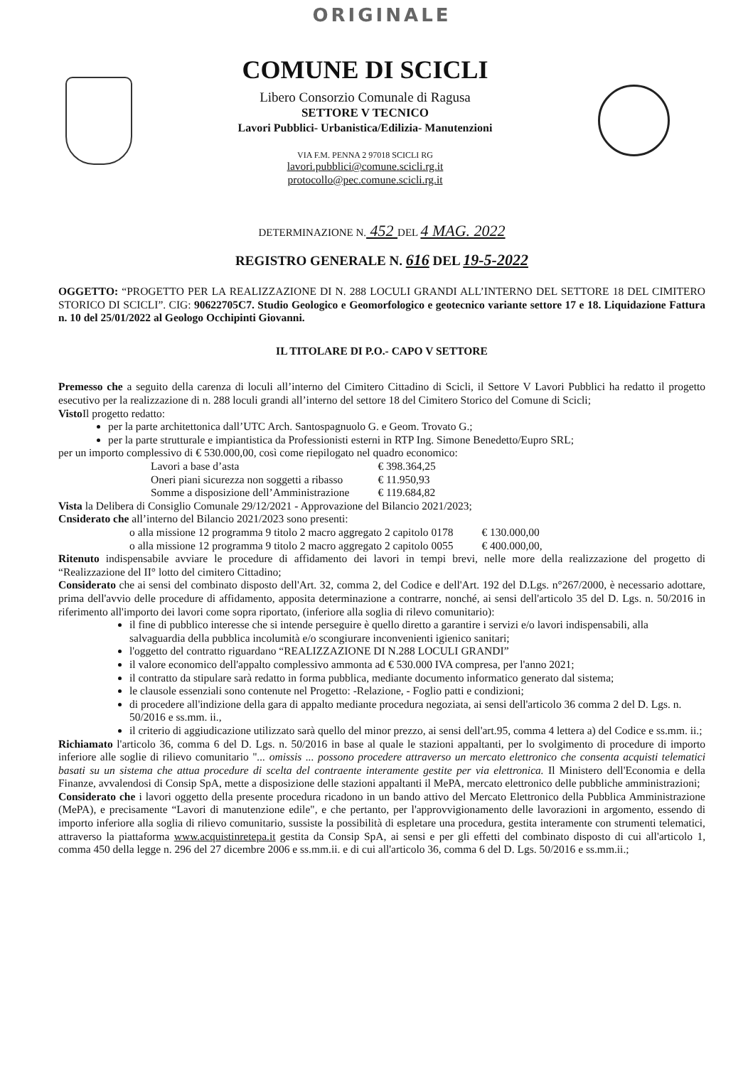ORIGINALE
COMUNE DI SCICLI
Libero Consorzio Comunale di Ragusa
SETTORE V TECNICO
Lavori Pubblici- Urbanistica/Edilizia- Manutenzioni
VIA F.M. PENNA 2 97018 SCICLI RG
lavori.pubblici@comune.scicli.rg.it
protocollo@pec.comune.scicli.rg.it
DETERMINAZIONE N. 452 DEL 4 MAG. 2022
REGISTRO GENERALE N. 616 DEL 19-5-2022
OGGETTO: “PROGETTO PER LA REALIZZAZIONE DI N. 288 LOCULI GRANDI ALL’INTERNO DEL SETTORE 18 DEL CIMITERO STORICO DI SCICLI”. CIG: 90622705C7. Studio Geologico e Geomorfologico e geotecnico variante settore 17 e 18. Liquidazione Fattura n. 10 del 25/01/2022 al Geologo Occhipinti Giovanni.
IL TITOLARE DI P.O.- CAPO V SETTORE
Premesso che a seguito della carenza di loculi all’interno del Cimitero Cittadino di Scicli, il Settore V Lavori Pubblici ha redatto il progetto esecutivo per la realizzazione di n. 288 loculi grandi all’interno del settore 18 del Cimitero Storico del Comune di Scicli;
Visto Il progetto redatto:
per la parte architettonica dall’UTC Arch. Santospagnuolo G. e Geom. Trovato G.;
per la parte strutturale e impiantistica da Professionisti esterni in RTP Ing. Simone Benedetto/Eupro SRL;
per un importo complessivo di € 530.000,00, così come riepilogato nel quadro economico:
| Lavori a base d’asta | € 398.364,25 |
| Oneri piani sicurezza non soggetti a ribasso | € 11.950,93 |
| Somme a disposizione dell’Amministrazione | € 119.684,82 |
Vista la Delibera di Consiglio Comunale 29/12/2021 - Approvazione del Bilancio 2021/2023;
Cnsiderato che all’interno del Bilancio 2021/2023 sono presenti:
| o alla missione 12 programma 9 titolo 2 macro aggregato 2 capitolo 0178 | € 130.000,00 |
| o alla missione 12 programma 9 titolo 2 macro aggregato 2 capitolo 0055 | € 400.000,00, |
Ritenuto indispensabile avviare le procedure di affidamento dei lavori in tempi brevi, nelle more della realizzazione del progetto di “Realizzazione del II° lotto del cimitero Cittadino;
Considerato che ai sensi del combinato disposto dell'Art. 32, comma 2, del Codice e dell'Art. 192 del D.Lgs. n°267/2000, è necessario adottare, prima dell'avvio delle procedure di affidamento, apposita determinazione a contrarre, nonché, ai sensi dell'articolo 35 del D. Lgs. n. 50/2016 in riferimento all'importo dei lavori come sopra riportato, (inferiore alla soglia di rilevo comunitario):
il fine di pubblico interesse che si intende perseguire è quello diretto a garantire i servizi e/o lavori indispensabili, alla salvaguardia della pubblica incolumità e/o scongiurare inconvenienti igienico sanitari;
l'oggetto del contratto riguardano “REALIZZAZIONE DI N.288 LOCULI GRANDI”
il valore economico dell'appalto complessivo ammonta ad € 530.000 IVA compresa, per l'anno 2021;
il contratto da stipulare sarà redatto in forma pubblica, mediante documento informatico generato dal sistema;
le clausole essenziali sono contenute nel Progetto: -Relazione, - Foglio patti e condizioni;
di procedere all'indizione della gara di appalto mediante procedura negoziata, ai sensi dell'articolo 36 comma 2 del D. Lgs. n. 50/2016 e ss.mm. ii.,
il criterio di aggiudicazione utilizzato sarà quello del minor prezzo, ai sensi dell'art.95, comma 4 lettera a) del Codice e ss.mm. ii.;
Richiamato l'articolo 36, comma 6 del D. Lgs. n. 50/2016 in base al quale le stazioni appaltanti, per lo svolgimento di procedure di importo inferiore alle soglie di rilievo comunitario "... omissis ... possono procedere attraverso un mercato elettronico che consenta acquisti telematici basati su un sistema che attua procedure di scelta del contraente interamente gestite per via elettronica. Il Ministero dell'Economia e della Finanze, avvalendosi di Consip SpA, mette a disposizione delle stazioni appaltanti il MePA, mercato elettronico delle pubbliche amministrazioni;
Considerato che i lavori oggetto della presente procedura ricadono in un bando attivo del Mercato Elettronico della Pubblica Amministrazione (MePA), e precisamente “Lavori di manutenzione edile", e che pertanto, per l'approvvigionamento delle lavorazioni in argomento, essendo di importo inferiore alla soglia di rilievo comunitario, sussiste la possibilità di espletare una procedura, gestita interamente con strumenti telematici, attraverso la piattaforma www.acquistinretepa.it gestita da Consip SpA, ai sensi e per gli effetti del combinato disposto di cui all'articolo 1, comma 450 della legge n. 296 del 27 dicembre 2006 e ss.mm.ii. e di cui all'articolo 36, comma 6 del D. Lgs. 50/2016 e ss.mm.ii.;